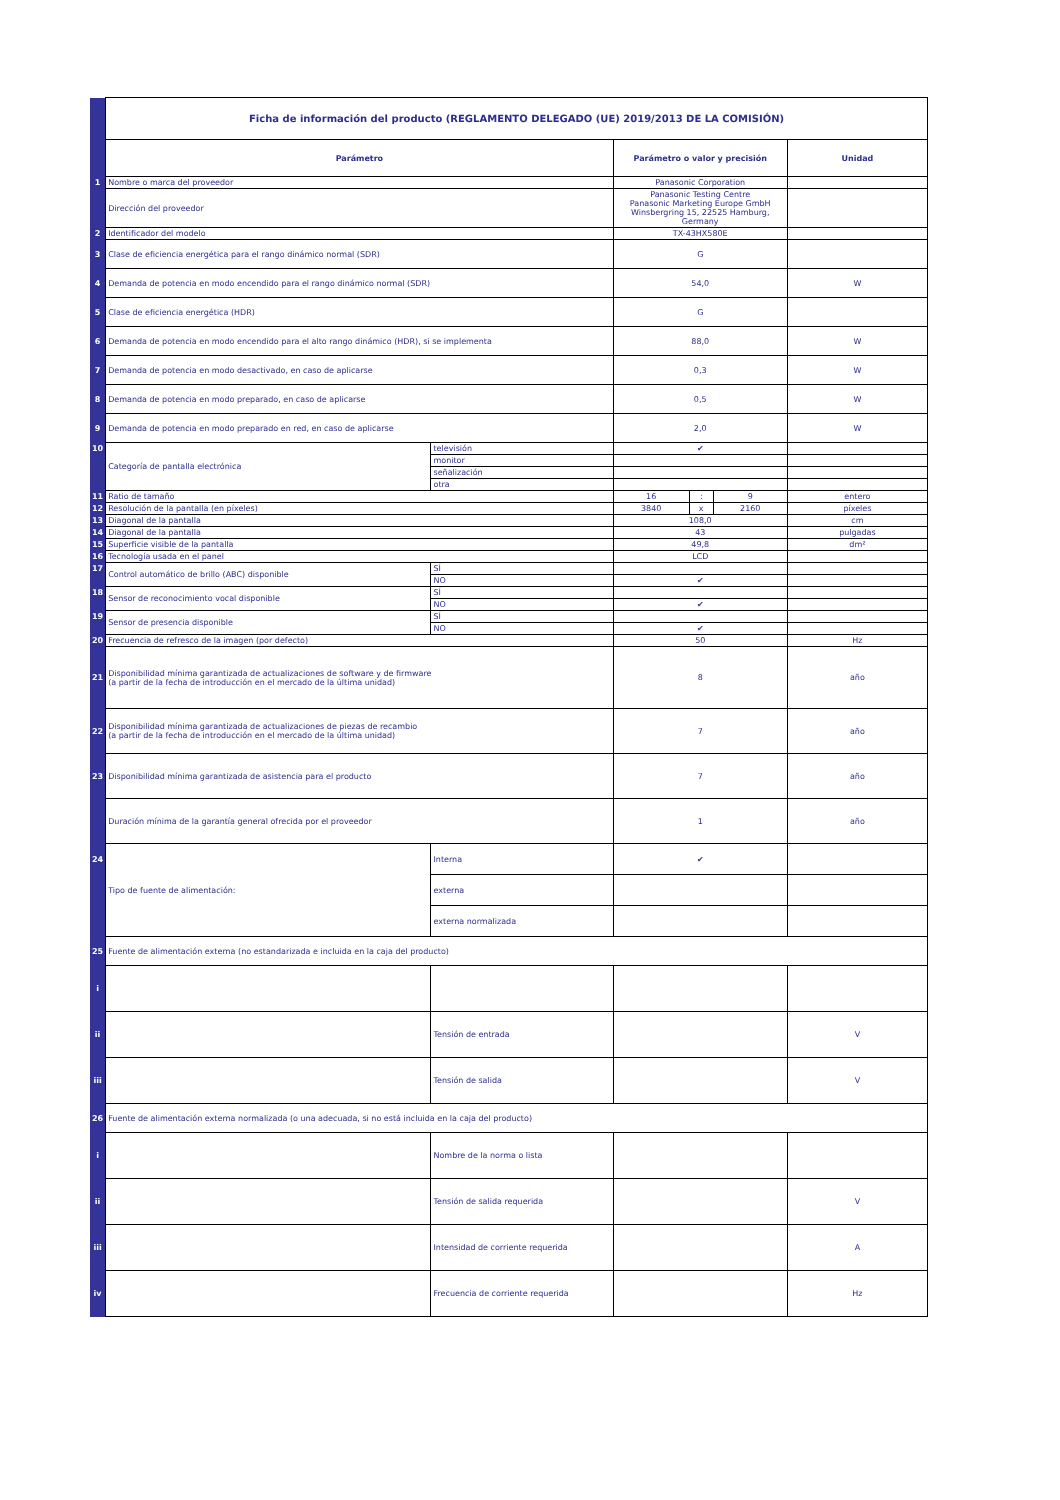| | Ficha de información del producto (REGLAMENTO DELEGADO (UE) 2019/2013 DE LA COMISIÓN) | | | | | |
| | Parámetro | | Parámetro o valor y precisión | | | Unidad |
| 1 | Nombre o marca del proveedor | | Panasonic Corporation | | | |
| | Dirección del proveedor | | Panasonic Testing Centre Panasonic Marketing Europe GmbH Winsbergring 15, 22525 Hamburg, Germany | | | |
| 2 | Identificador del modelo | | TX-43HX580E | | | |
| 3 | Clase de eficiencia energética para el rango dinámico normal (SDR) | | G | | | |
| 4 | Demanda de potencia en modo encendido para el rango dinámico normal (SDR) | | 54,0 | | | W |
| 5 | Clase de eficiencia energética (HDR) | | G | | | |
| 6 | Demanda de potencia en modo encendido para el alto rango dinámico (HDR), si se implementa | | 88,0 | | | W |
| 7 | Demanda de potencia en modo desactivado, en caso de aplicarse | | 0,3 | | | W |
| 8 | Demanda de potencia en modo preparado, en caso de aplicarse | | 0,5 | | | W |
| 9 | Demanda de potencia en modo preparado en red, en caso de aplicarse | | 2,0 | | | W |
| 10 | Categoría de pantalla electrónica | televisión | ✔ | | | |
| | | monitor | | | | |
| | | señalización | | | | |
| | | otra | | | | |
| 11 | Ratio de tamaño | | 16 | : | 9 | entero |
| 12 | Resolución de la pantalla (en píxeles) | | 3840 | x | 2160 | píxeles |
| 13 | Diagonal de la pantalla | | 108,0 | | | cm |
| 14 | Diagonal de la pantalla | | 43 | | | pulgadas |
| 15 | Superficie visible de la pantalla | | 49,8 | | | dm² |
| 16 | Tecnología usada en el panel | | LCD | | | |
| 17 | Control automático de brillo (ABC) disponible | SÍ | | | | |
| | | NO | ✔ | | | |
| 18 | Sensor de reconocimiento vocal disponible | SÍ | | | | |
| | | NO | ✔ | | | |
| 19 | Sensor de presencia disponible | SÍ | | | | |
| | | NO | ✔ | | | |
| 20 | Frecuencia de refresco de la imagen (por defecto) | | 50 | | | Hz |
| 21 | Disponibilidad mínima garantizada de actualizaciones de software y de firmware (a partir de la fecha de introducción en el mercado de la última unidad) | | 8 | | | año |
| 22 | Disponibilidad mínima garantizada de actualizaciones de piezas de recambio (a partir de la fecha de introducción en el mercado de la última unidad) | | 7 | | | año |
| 23 | Disponibilidad mínima garantizada de asistencia para el producto | | 7 | | | año |
| | Duración mínima de la garantía general ofrecida por el proveedor | | 1 | | | año |
| 24 | Tipo de fuente de alimentación: | Interna | ✔ | | | |
| | | externa | | | | |
| | | externa normalizada | | | | |
| 25 | Fuente de alimentación externa (no estandarizada e incluida en la caja del producto) | | | | | |
| i | | | | | | |
| ii | | Tensión de entrada | | | | V |
| iii | | Tensión de salida | | | | V |
| 26 | Fuente de alimentación externa normalizada (o una adecuada, si no está incluida en la caja del producto) | | | | | |
| i | | Nombre de la norma o lista | | | | |
| ii | | Tensión de salida requerida | | | | V |
| iii | | Intensidad de corriente requerida | | | | A |
| iv | | Frecuencia de corriente requerida | | | | Hz |